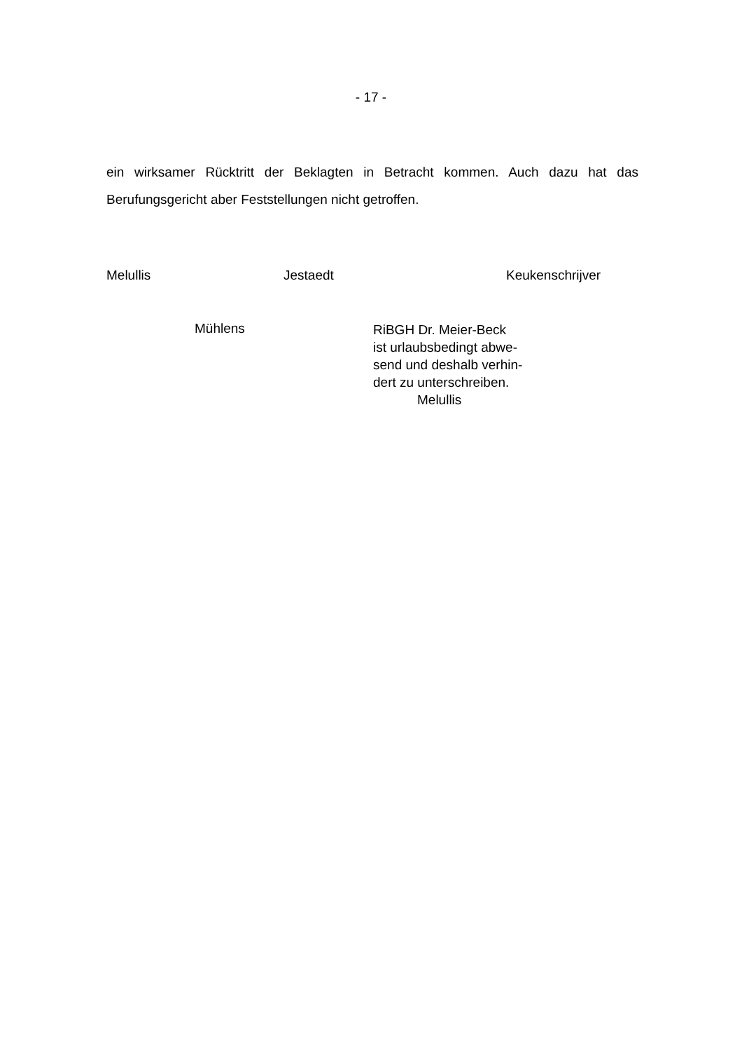- 17 -
ein wirksamer Rücktritt der Beklagten in Betracht kommen. Auch dazu hat das Berufungsgericht aber Feststellungen nicht getroffen.
Melullis Jestaedt Keukenschrijver
Mühlens
RiBGH Dr. Meier-Beck
ist urlaubsbedingt abwe-
send und deshalb verhin-
dert zu unterschreiben.
Melullis